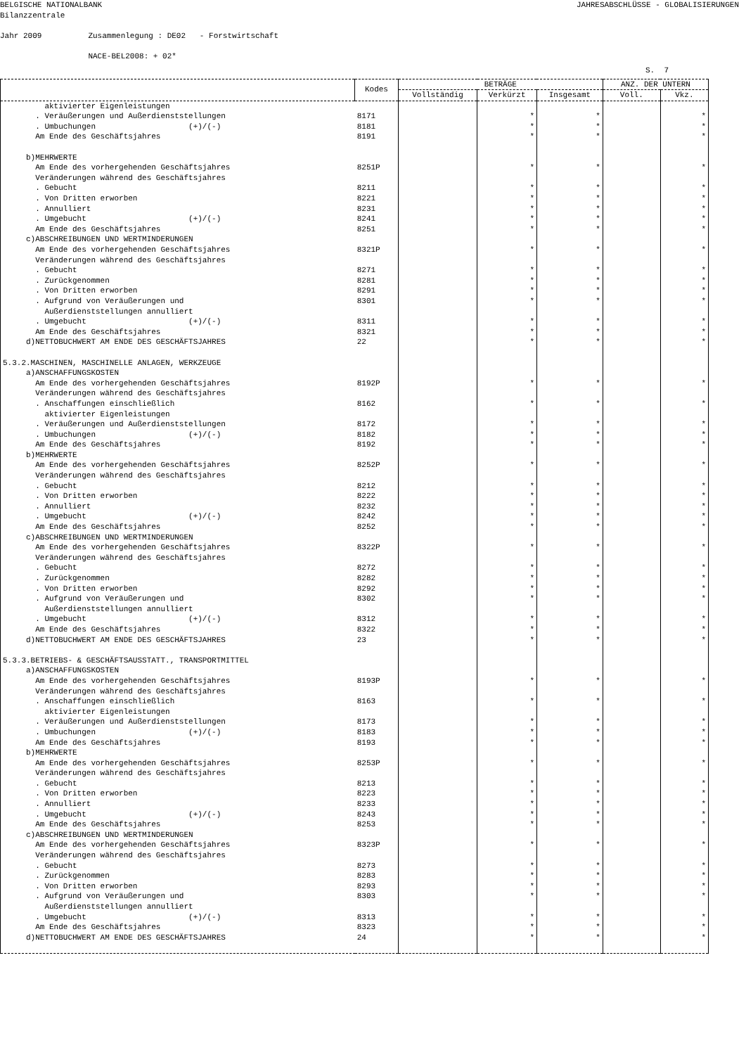BELGISCHE NATIONALBANK
Bilanzzentrale JAHRESABSCHLÜSSE - GLOBALISIERUNGEN
Jahr 2009 Zusammenlegung : DE02 - Forstwirtschaft NACE-BEL2008: + 02*
S. 7
| | Kodes | BETRÄGE | | | ANZ. DER UNTERN | |
| --- | --- | --- | --- | --- | --- | --- |
| | | Vollständig | Verkürzt | Insgesamt | Voll. | Vkz. |
| aktivierter Eigenleistungen | | | | | | |
| . Veräußerungen und Außerdienststellungen | 8171 | | * | * | | * |
| . Umbuchungen (+)/(-) | 8181 | | * | * | | * |
| Am Ende des Geschäftsjahres | 8191 | | * | * | | * |
| b)MEHRWERTE | | | | | | |
| Am Ende des vorhergehenden Geschäftsjahres | 8251P | | * | * | | * |
| Veränderungen während des Geschäftsjahres | | | | | | |
| . Gebucht | 8211 | | * | * | | * |
| . Von Dritten erworben | 8221 | | * | * | | * |
| . Annulliert | 8231 | | * | * | | * |
| . Umgebucht (+)/(-) | 8241 | | * | * | | * |
| Am Ende des Geschäftsjahres | 8251 | | * | * | | * |
| c)ABSCHREIBUNGEN UND WERTMINDERUNGEN | | | | | | |
| Am Ende des vorhergehenden Geschäftsjahres | 8321P | | * | * | | * |
| Veränderungen während des Geschäftsjahres | | | | | | |
| . Gebucht | 8271 | | * | * | | * |
| . Zurückgenommen | 8281 | | * | * | | * |
| . Von Dritten erworben | 8291 | | * | * | | * |
| . Aufgrund von Veräußerungen und | 8301 | | * | * | | * |
| Außerdienststellungen annulliert | | | | | | |
| . Umgebucht (+)/(-) | 8311 | | * | * | | * |
| Am Ende des Geschäftsjahres | 8321 | | * | * | | * |
| d)NETTOBUCHWERT AM ENDE DES GESCHÄFTSJAHRES | 22 | | * | * | | * |
| 5.3.2.MASCHINEN, MASCHINELLE ANLAGEN, WERKZEUGE | | | | | | |
| a)ANSCHAFFUNGSKOSTEN | | | | | | |
| Am Ende des vorhergehenden Geschäftsjahres | 8192P | | * | * | | * |
| Veränderungen während des Geschäftsjahres | | | | | | |
| . Anschaffungen einschließlich | 8162 | | * | * | | * |
| aktivierter Eigenleistungen | | | | | | |
| . Veräußerungen und Außerdienststellungen | 8172 | | * | * | | * |
| . Umbuchungen (+)/(-) | 8182 | | * | * | | * |
| Am Ende des Geschäftsjahres | 8192 | | * | * | | * |
| b)MEHRWERTE | | | | | | |
| Am Ende des vorhergehenden Geschäftsjahres | 8252P | | * | * | | * |
| Veränderungen während des Geschäftsjahres | | | | | | |
| . Gebucht | 8212 | | * | * | | * |
| . Von Dritten erworben | 8222 | | * | * | | * |
| . Annulliert | 8232 | | * | * | | * |
| . Umgebucht (+)/(-) | 8242 | | * | * | | * |
| Am Ende des Geschäftsjahres | 8252 | | * | * | | * |
| c)ABSCHREIBUNGEN UND WERTMINDERUNGEN | | | | | | |
| Am Ende des vorhergehenden Geschäftsjahres | 8322P | | * | * | | * |
| Veränderungen während des Geschäftsjahres | | | | | | |
| . Gebucht | 8272 | | * | * | | * |
| . Zurückgenommen | 8282 | | * | * | | * |
| . Von Dritten erworben | 8292 | | * | * | | * |
| . Aufgrund von Veräußerungen und | 8302 | | * | * | | * |
| Außerdienststellungen annulliert | | | | | | |
| . Umgebucht (+)/(-) | 8312 | | * | * | | * |
| Am Ende des Geschäftsjahres | 8322 | | * | * | | * |
| d)NETTOBUCHWERT AM ENDE DES GESCHÄFTSJAHRES | 23 | | * | * | | * |
| 5.3.3.BETRIEBS- & GESCHÄFTSAUSSTATT., TRANSPORTMITTEL | | | | | | |
| a)ANSCHAFFUNGSKOSTEN | | | | | | |
| Am Ende des vorhergehenden Geschäftsjahres | 8193P | | * | * | | * |
| Veränderungen während des Geschäftsjahres | | | | | | |
| . Anschaffungen einschließlich | 8163 | | * | * | | * |
| aktivierter Eigenleistungen | | | | | | |
| . Veräußerungen und Außerdienststellungen | 8173 | | * | * | | * |
| . Umbuchungen (+)/(-) | 8183 | | * | * | | * |
| Am Ende des Geschäftsjahres | 8193 | | * | * | | * |
| b)MEHRWERTE | | | | | | |
| Am Ende des vorhergehenden Geschäftsjahres | 8253P | | * | * | | * |
| Veränderungen während des Geschäftsjahres | | | | | | |
| . Gebucht | 8213 | | * | * | | * |
| . Von Dritten erworben | 8223 | | * | * | | * |
| . Annulliert | 8233 | | * | * | | * |
| . Umgebucht (+)/(-) | 8243 | | * | * | | * |
| Am Ende des Geschäftsjahres | 8253 | | * | * | | * |
| c)ABSCHREIBUNGEN UND WERTMINDERUNGEN | | | | | | |
| Am Ende des vorhergehenden Geschäftsjahres | 8323P | | * | * | | * |
| Veränderungen während des Geschäftsjahres | | | | | | |
| . Gebucht | 8273 | | * | * | | * |
| . Zurückgenommen | 8283 | | * | * | | * |
| . Von Dritten erworben | 8293 | | * | * | | * |
| . Aufgrund von Veräußerungen und | 8303 | | * | * | | * |
| Außerdienststellungen annulliert | | | | | | |
| . Umgebucht (+)/(-) | 8313 | | * | * | | * |
| Am Ende des Geschäftsjahres | 8323 | | * | * | | * |
| d)NETTOBUCHWERT AM ENDE DES GESCHÄFTSJAHRES | 24 | | * | * | | * |